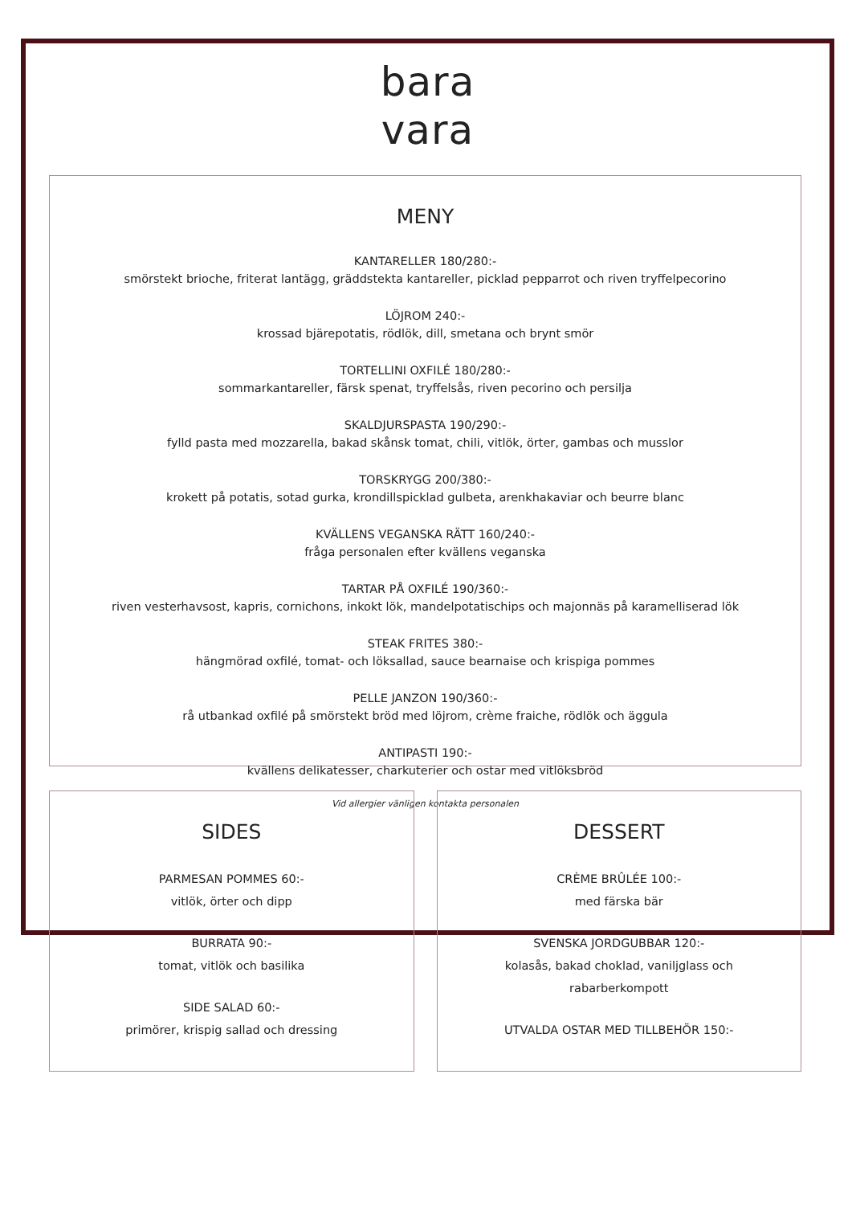bara
vara
MENY
KANTARELLER 180/280:-
smörstekt brioche, friterat lantägg, gräddstekta kantareller, picklad pepparrot och riven tryffelpecorino
LÖJROM 240:-
krossad bjärepotatis, rödlök, dill, smetana och brynt smör
TORTELLINI OXFILÉ 180/280:-
sommarkantareller, färsk spenat, tryffelsås, riven pecorino och persilja
SKALDJURSPASTA 190/290:-
fylld pasta med mozzarella, bakad skånsk tomat, chili, vitlök, örter, gambas och musslor
TORSKRYGG 200/380:-
krokett på potatis, sotad gurka, krondillspicklad gulbeta, arenkhakaviar och beurre blanc
KVÄLLENS VEGANSKA RÄTT 160/240:-
fråga personalen efter kvällens veganska
TARTAR PÅ OXFILÉ 190/360:-
riven vesterhavsost, kapris, cornichons, inkokt lök, mandelpotatischips och majonnäs på karamelliserad lök
STEAK FRITES 380:-
hängmörad oxfilé, tomat- och löksallad, sauce bearnaise och krispiga pommes
PELLE JANZON 190/360:-
rå utbankad oxfilé på smörstekt bröd med löjrom, crème fraiche, rödlök och äggula
ANTIPASTI 190:-
kvällens delikatesser, charkuterier och ostar med vitlöksbröd
Vid allergier vänligen kontakta personalen
SIDES
PARMESAN POMMES 60:-
vitlök, örter och dipp
BURRATA 90:-
tomat, vitlök och basilika
SIDE SALAD 60:-
primörer, krispig sallad och dressing
DESSERT
CRÈME BRÛLÉE 100:-
med färska bär
SVENSKA JORDGUBBAR 120:-
kolasås, bakad choklad, vaniljglass och
rabarberkompott
UTVALDA OSTAR MED TILLBEHÖR 150:-